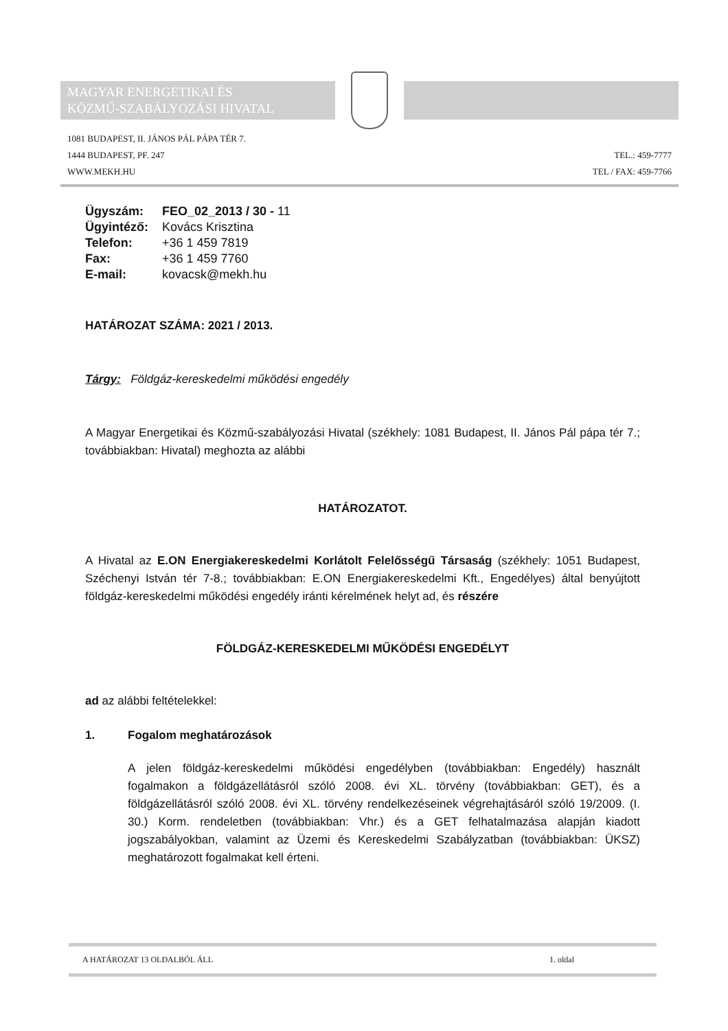MAGYAR ENERGETIKAI ÉS
KÖZMŰ-SZABÁLYOZÁSI HIVATAL
1081 BUDAPEST, II. JÁNOS PÁL PÁPA TÉR 7.
1444 BUDAPEST, PF. 247
WWW.MEKH.HU
TEL.: 459-7777
TEL / FAX: 459-7766
| Ügyszám: | FEO_02_2013 / 30 - 11 |
| Ügyintéző: | Kovács Krisztina |
| Telefon: | +36 1 459 7819 |
| Fax: | +36 1 459 7760 |
| E-mail: | kovacsk@mekh.hu |
HATÁROZAT SZÁMA: 2021 / 2013.
Tárgy: Földgáz-kereskedelmi működési engedély
A Magyar Energetikai és Közmű-szabályozási Hivatal (székhely: 1081 Budapest, II. János Pál pápa tér 7.; továbbiakban: Hivatal) meghozta az alábbi
HATÁROZATOT.
A Hivatal az E.ON Energiakereskedelmi Korlátolt Felelősségű Társaság (székhely: 1051 Budapest, Széchenyi István tér 7-8.; továbbiakban: E.ON Energiakereskedelmi Kft., Engedélyes) által benyújtott földgáz-kereskedelmi működési engedély iránti kérelmének helyt ad, és részére
FÖLDGÁZ-KERESKEDELMI MŰKÖDÉSI ENGEDÉLYT
ad az alábbi feltételekkel:
1. Fogalom meghatározások
A jelen földgáz-kereskedelmi működési engedélyben (továbbiakban: Engedély) használt fogalmakon a földgázellátásról szóló 2008. évi XL. törvény (továbbiakban: GET), és a földgázellátásról szóló 2008. évi XL. törvény rendelkezéseinek végrehajtásáról szóló 19/2009. (I. 30.) Korm. rendeletben (továbbiakban: Vhr.) és a GET felhatalmazása alapján kiadott jogszabályokban, valamint az Üzemi és Kereskedelmi Szabályzatban (továbbiakban: ÜKSZ) meghatározott fogalmakat kell érteni.
A HATÁROZAT 13 OLDALBÓL ÁLL 1. oldal